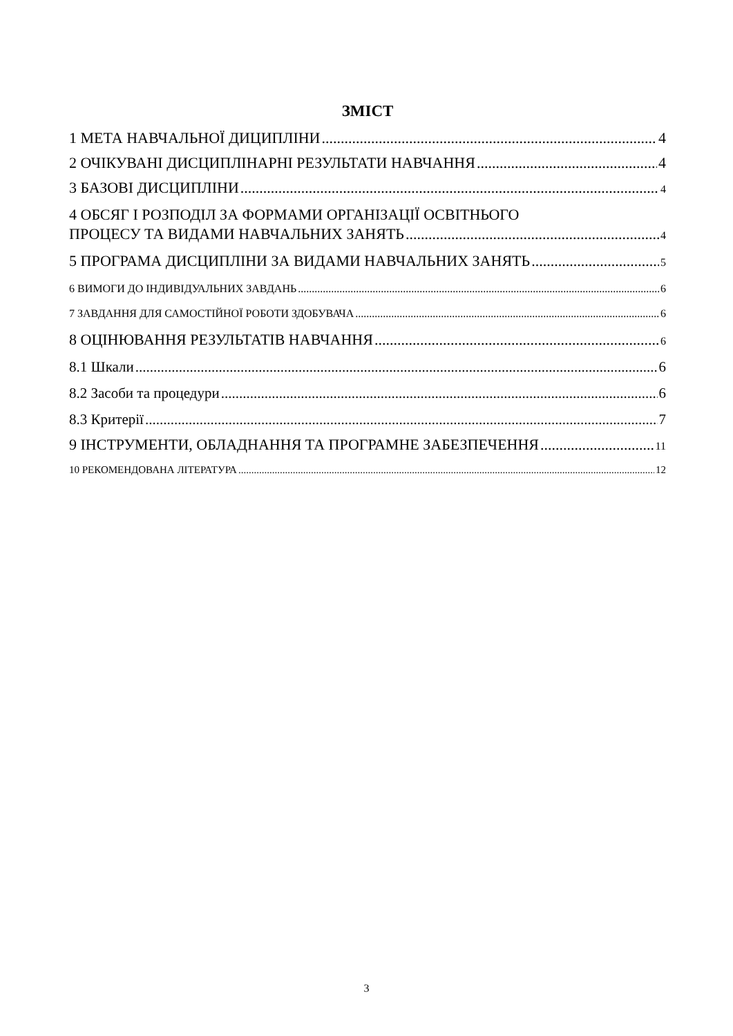ЗМІСТ
1 МЕТА НАВЧАЛЬНОЇ ДИЦИПЛІНИ 4
2 ОЧІКУВАНІ ДИСЦИПЛІНАРНІ РЕЗУЛЬТАТИ НАВЧАННЯ 4
3 БАЗОВІ ДИСЦИПЛІНИ 4
4 ОБСЯГ І РОЗПОДІЛ ЗА ФОРМАМИ ОРГАНІЗАЦІЇ ОСВІТНЬОГО
ПРОЦЕСУ ТА ВИДАМИ НАВЧАЛЬНИХ ЗАНЯТЬ 4
5 ПРОГРАМА ДИСЦИПЛІНИ ЗА ВИДАМИ НАВЧАЛЬНИХ ЗАНЯТЬ 5
6 ВИМОГИ ДО ІНДИВІДУАЛЬНИХ ЗАВДАНЬ 6
7 ЗАВДАННЯ ДЛЯ САМОСТІЙНОЇ РОБОТИ ЗДОБУВАЧА 6
8 ОЦІНЮВАННЯ РЕЗУЛЬТАТІВ НАВЧАННЯ 6
8.1 Шкали 6
8.2 Засоби та процедури 6
8.3 Критерії 7
9 ІНСТРУМЕНТИ, ОБЛАДНАННЯ ТА ПРОГРАМНЕ ЗАБЕЗПЕЧЕННЯ 11
10 РЕКОМЕНДОВАНА ЛІТЕРАТУРА 12
3